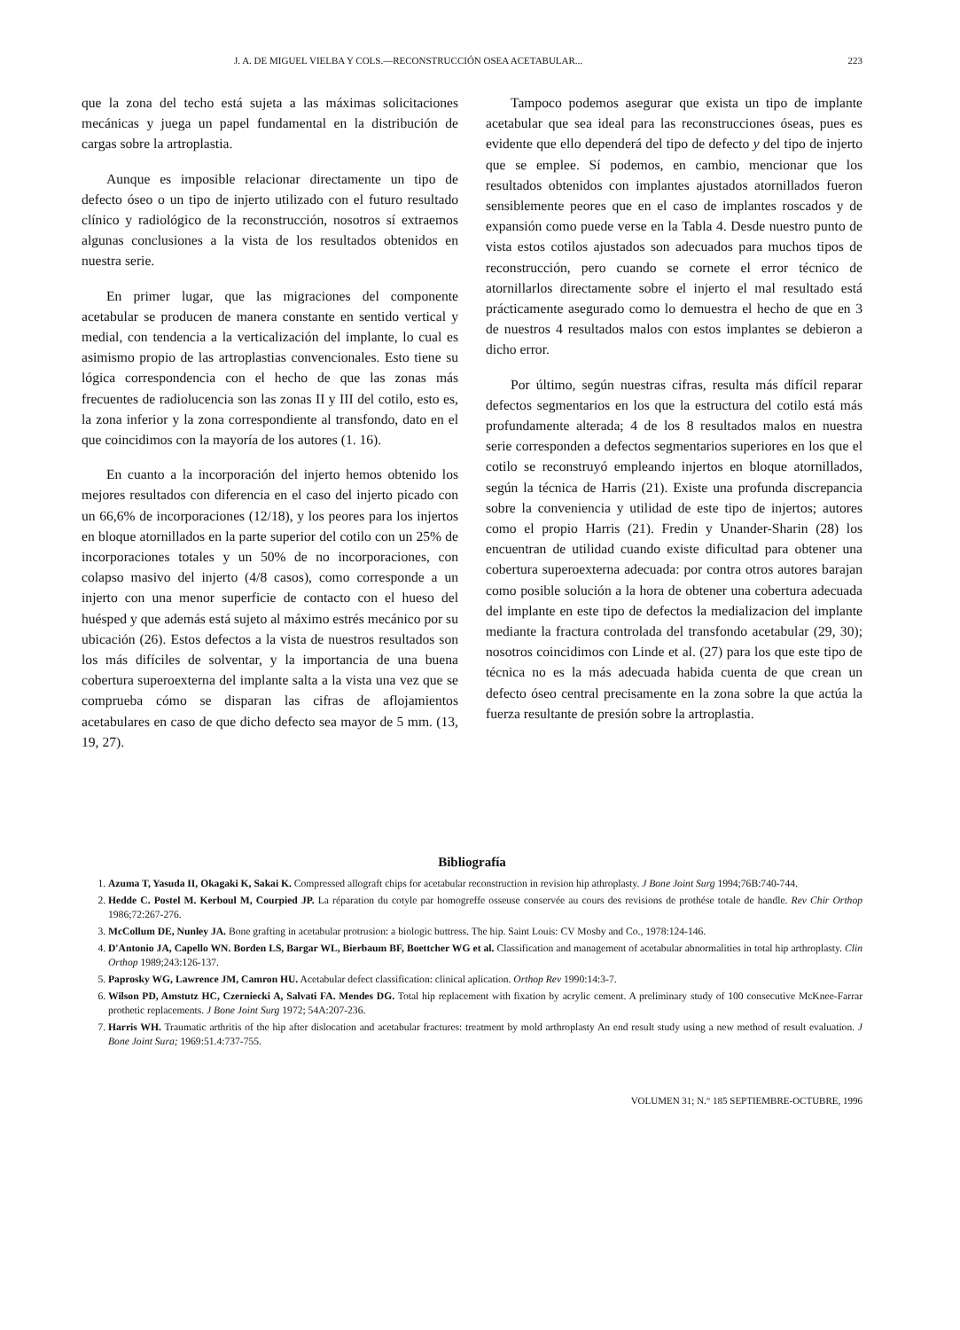J. A. DE MIGUEL VIELBA Y COLS.—RECONSTRUCCIÓN OSEA ACETABULAR... 223
que la zona del techo está sujeta a las máximas solicitaciones mecánicas y juega un papel fundamental en la distribución de cargas sobre la artroplastia.
Aunque es imposible relacionar directamente un tipo de defecto óseo o un tipo de injerto utilizado con el futuro resultado clínico y radiológico de la reconstrucción, nosotros sí extraemos algunas conclusiones a la vista de los resultados obtenidos en nuestra serie.
En primer lugar, que las migraciones del componente acetabular se producen de manera constante en sentido vertical y medial, con tendencia a la verticalización del implante, lo cual es asimismo propio de las artroplastias convencionales. Esto tiene su lógica correspondencia con el hecho de que las zonas más frecuentes de radiolucencia son las zonas II y III del cotilo, esto es, la zona inferior y la zona correspondiente al transfondo, dato en el que coincidimos con la mayoría de los autores (1. 16).
En cuanto a la incorporación del injerto hemos obtenido los mejores resultados con diferencia en el caso del injerto picado con un 66,6% de incorporaciones (12/18), y los peores para los injertos en bloque atornillados en la parte superior del cotilo con un 25% de incorporaciones totales y un 50% de no incorporaciones, con colapso masivo del injerto (4/8 casos), como corresponde a un injerto con una menor superficie de contacto con el hueso del huésped y que además está sujeto al máximo estrés mecánico por su ubicación (26). Estos defectos a la vista de nuestros resultados son los más difíciles de solventar, y la importancia de una buena cobertura superoexterna del implante salta a la vista una vez que se comprueba cómo se disparan las cifras de aflojamientos acetabulares en caso de que dicho defecto sea mayor de 5 mm. (13, 19, 27).
Tampoco podemos asegurar que exista un tipo de implante acetabular que sea ideal para las reconstrucciones óseas, pues es evidente que ello dependerá del tipo de defecto y del tipo de injerto que se emplee. Sí podemos, en cambio, mencionar que los resultados obtenidos con implantes ajustados atornillados fueron sensiblemente peores que en el caso de implantes roscados y de expansión como puede verse en la Tabla 4. Desde nuestro punto de vista estos cotilos ajustados son adecuados para muchos tipos de reconstrucción, pero cuando se cornete el error técnico de atornillarlos directamente sobre el injerto el mal resultado está prácticamente asegurado como lo demuestra el hecho de que en 3 de nuestros 4 resultados malos con estos implantes se debieron a dicho error.
Por último, según nuestras cifras, resulta más difícil reparar defectos segmentarios en los que la estructura del cotilo está más profundamente alterada; 4 de los 8 resultados malos en nuestra serie corresponden a defectos segmentarios superiores en los que el cotilo se reconstruyó empleando injertos en bloque atornillados, según la técnica de Harris (21). Existe una profunda discrepancia sobre la conveniencia y utilidad de este tipo de injertos; autores como el propio Harris (21). Fredin y Unander-Sharin (28) los encuentran de utilidad cuando existe dificultad para obtener una cobertura superoexterna adecuada: por contra otros autores barajan como posible solución a la hora de obtener una cobertura adecuada del implante en este tipo de defectos la medializacion del implante mediante la fractura controlada del transfondo acetabular (29, 30); nosotros coincidimos con Linde et al. (27) para los que este tipo de técnica no es la más adecuada habida cuenta de que crean un defecto óseo central precisamente en la zona sobre la que actúa la fuerza resultante de presión sobre la artroplastia.
Bibliografía
1. Azuma T, Yasuda II, Okagaki K, Sakai K. Compressed allograft chips for acetabular reconstruction in revision hip athroplasty. J Bone Joint Surg 1994;76B:740-744.
2. Hedde C. Postel M. Kerboul M, Courpied JP. La réparation du cotyle par homogreffe osseuse conservée au cours des revisions de prothése totale de handle. Rev Chir Orthop 1986;72:267-276.
3. McCollum DE, Nunley JA. Bone grafting in acetabular protrusion: a biologic buttress. The hip. Saint Louis: CV Mosby and Co., 1978:124-146.
4. D'Antonio JA, Capello WN. Borden LS, Bargar WL, Bierbaum BF, Boettcher WG et al. Classification and management of acetabular abnormalities in total hip arthroplasty. Clin Orthop 1989;243:126-137.
5. Paprosky WG, Lawrence JM, Camron HU. Acetabular defect classification: clinical aplication. Orthop Rev 1990:14:3-7.
6. Wilson PD, Amstutz HC, Czerniecki A, Salvati FA. Mendes DG. Total hip replacement with fixation by acrylic cement. A preliminary study of 100 consecutive McKnee-Farrar prothetic replacements. J Bone Joint Surg 1972; 54A:207-236.
7. Harris WH. Traumatic arthritis of the hip after dislocation and acetabular fractures: treatment by mold arthroplasty An end result study using a new method of result evaluation. J Bone Joint Sura; 1969:51.4:737-755.
VOLUMEN 31; N.° 185 SEPTIEMBRE-OCTUBRE, 1996